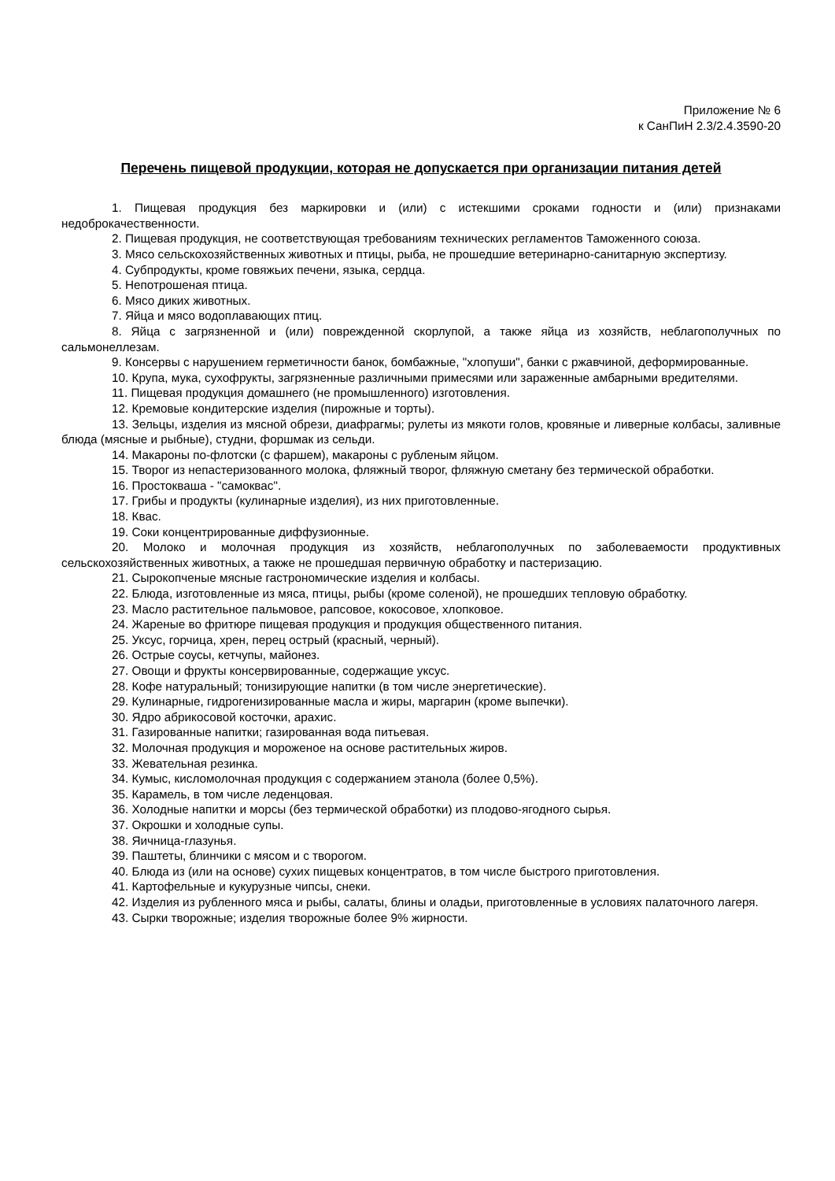Приложение № 6
к СанПиН 2.3/2.4.3590-20
Перечень пищевой продукции, которая не допускается при организации питания детей
1. Пищевая продукция без маркировки и (или) с истекшими сроками годности и (или) признаками недоброкачественности.
2. Пищевая продукция, не соответствующая требованиям технических регламентов Таможенного союза.
3. Мясо сельскохозяйственных животных и птицы, рыба, не прошедшие ветеринарно-санитарную экспертизу.
4. Субпродукты, кроме говяжьих печени, языка, сердца.
5. Непотрошеная птица.
6. Мясо диких животных.
7. Яйца и мясо водоплавающих птиц.
8. Яйца с загрязненной и (или) поврежденной скорлупой, а также яйца из хозяйств, неблагополучных по сальмонеллезам.
9. Консервы с нарушением герметичности банок, бомбажные, "хлопуши", банки с ржавчиной, деформированные.
10. Крупа, мука, сухофрукты, загрязненные различными примесями или зараженные амбарными вредителями.
11. Пищевая продукция домашнего (не промышленного) изготовления.
12. Кремовые кондитерские изделия (пирожные и торты).
13. Зельцы, изделия из мясной обрези, диафрагмы; рулеты из мякоти голов, кровяные и ливерные колбасы, заливные блюда (мясные и рыбные), студни, форшмак из сельди.
14. Макароны по-флотски (с фаршем), макароны с рубленым яйцом.
15. Творог из непастеризованного молока, фляжный творог, фляжную сметану без термической обработки.
16. Простокваша - "самоквас".
17. Грибы и продукты (кулинарные изделия), из них приготовленные.
18. Квас.
19. Соки концентрированные диффузионные.
20. Молоко и молочная продукция из хозяйств, неблагополучных по заболеваемости продуктивных сельскохозяйственных животных, а также не прошедшая первичную обработку и пастеризацию.
21. Сырокопченые мясные гастрономические изделия и колбасы.
22. Блюда, изготовленные из мяса, птицы, рыбы (кроме соленой), не прошедших тепловую обработку.
23. Масло растительное пальмовое, рапсовое, кокосовое, хлопковое.
24. Жареные во фритюре пищевая продукция и продукция общественного питания.
25. Уксус, горчица, хрен, перец острый (красный, черный).
26. Острые соусы, кетчупы, майонез.
27. Овощи и фрукты консервированные, содержащие уксус.
28. Кофе натуральный; тонизирующие напитки (в том числе энергетические).
29. Кулинарные, гидрогенизированные масла и жиры, маргарин (кроме выпечки).
30. Ядро абрикосовой косточки, арахис.
31. Газированные напитки; газированная вода питьевая.
32. Молочная продукция и мороженое на основе растительных жиров.
33. Жевательная резинка.
34. Кумыс, кисломолочная продукция с содержанием этанола (более 0,5%).
35. Карамель, в том числе леденцовая.
36. Холодные напитки и морсы (без термической обработки) из плодово-ягодного сырья.
37. Окрошки и холодные супы.
38. Яичница-глазунья.
39. Паштеты, блинчики с мясом и с творогом.
40. Блюда из (или на основе) сухих пищевых концентратов, в том числе быстрого приготовления.
41. Картофельные и кукурузные чипсы, снеки.
42. Изделия из рубленного мяса и рыбы, салаты, блины и оладьи, приготовленные в условиях палаточного лагеря.
43. Сырки творожные; изделия творожные более 9% жирности.